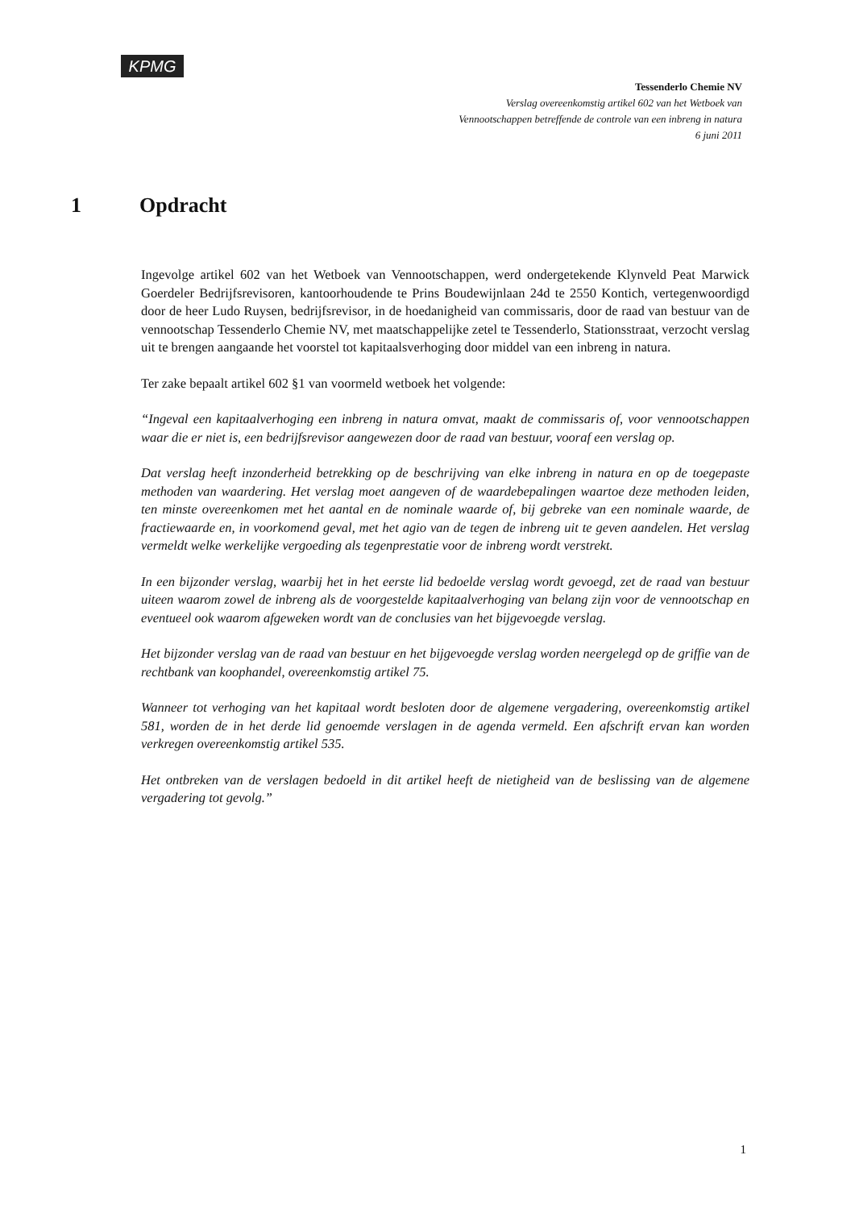KPMG
Tessenderlo Chemie NV
Verslag overeenkomstig artikel 602 van het Wetboek van
Vennootschappen betreffende de controle van een inbreng in natura
6 juni 2011
1 Opdracht
Ingevolge artikel 602 van het Wetboek van Vennootschappen, werd ondergetekende Klynveld Peat Marwick Goerdeler Bedrijfsrevisoren, kantoorhoudende te Prins Boudewijnlaan 24d te 2550 Kontich, vertegenwoordigd door de heer Ludo Ruysen, bedrijfsrevisor, in de hoedanigheid van commissaris, door de raad van bestuur van de vennootschap Tessenderlo Chemie NV, met maatschappelijke zetel te Tessenderlo, Stationsstraat, verzocht verslag uit te brengen aangaande het voorstel tot kapitaalsverhoging door middel van een inbreng in natura.
Ter zake bepaalt artikel 602 §1 van voormeld wetboek het volgende:
“Ingeval een kapitaalverhoging een inbreng in natura omvat, maakt de commissaris of, voor vennootschappen waar die er niet is, een bedrijfsrevisor aangewezen door de raad van bestuur, vooraf een verslag op.
Dat verslag heeft inzonderheid betrekking op de beschrijving van elke inbreng in natura en op de toegepaste methoden van waardering. Het verslag moet aangeven of de waardebepalingen waartoe deze methoden leiden, ten minste overeenkomen met het aantal en de nominale waarde of, bij gebreke van een nominale waarde, de fractiewaarde en, in voorkomend geval, met het agio van de tegen de inbreng uit te geven aandelen. Het verslag vermeldt welke werkelijke vergoeding als tegenprestatie voor de inbreng wordt verstrekt.
In een bijzonder verslag, waarbij het in het eerste lid bedoelde verslag wordt gevoegd, zet de raad van bestuur uiteen waarom zowel de inbreng als de voorgestelde kapitaalverhoging van belang zijn voor de vennootschap en eventueel ook waarom afgeweken wordt van de conclusies van het bijgevoegde verslag.
Het bijzonder verslag van de raad van bestuur en het bijgevoegde verslag worden neergelegd op de griffie van de rechtbank van koophandel, overeenkomstig artikel 75.
Wanneer tot verhoging van het kapitaal wordt besloten door de algemene vergadering, overeenkomstig artikel 581, worden de in het derde lid genoemde verslagen in de agenda vermeld. Een afschrift ervan kan worden verkregen overeenkomstig artikel 535.
Het ontbreken van de verslagen bedoeld in dit artikel heeft de nietigheid van de beslissing van de algemene vergadering tot gevolg.”
1